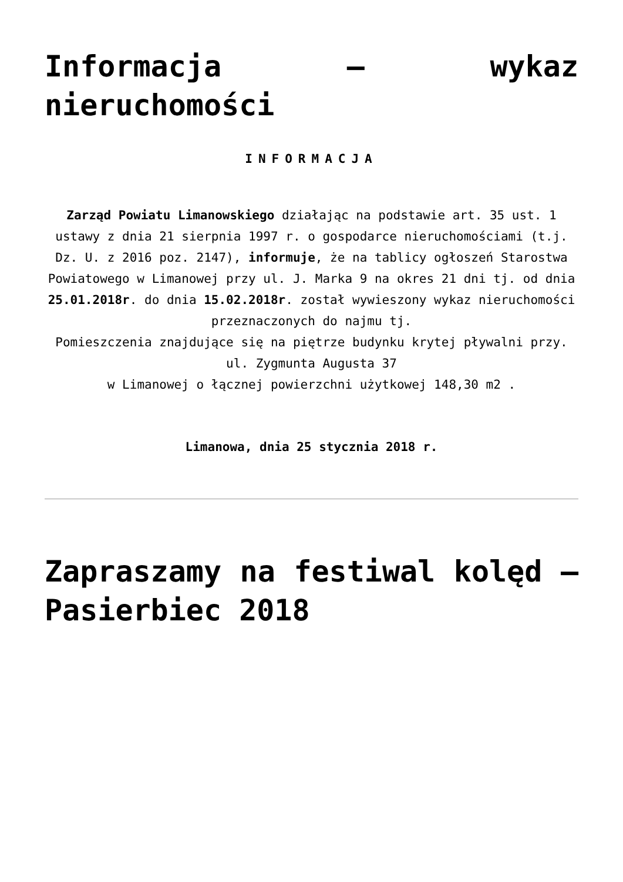Informacja – wykaz nieruchomości
INFORMACJA
Zarząd Powiatu Limanowskiego działając na podstawie art. 35 ust. 1 ustawy z dnia 21 sierpnia 1997 r. o gospodarce nieruchomościami (t.j. Dz. U. z 2016 poz. 2147), informuje, że na tablicy ogłoszeń Starostwa Powiatowego w Limanowej przy ul. J. Marka 9 na okres 21 dni tj. od dnia 25.01.2018r. do dnia 15.02.2018r. został wywieszony wykaz nieruchomości przeznaczonych do najmu tj.
Pomieszczenia znajdujące się na piętrze budynku krytej pływalni przy. ul. Zygmunta Augusta 37
w Limanowej o łącznej powierzchni użytkowej 148,30 m2 .
Limanowa, dnia 25 stycznia 2018 r.
Zapraszamy na festiwal kolęd – Pasierbiec 2018